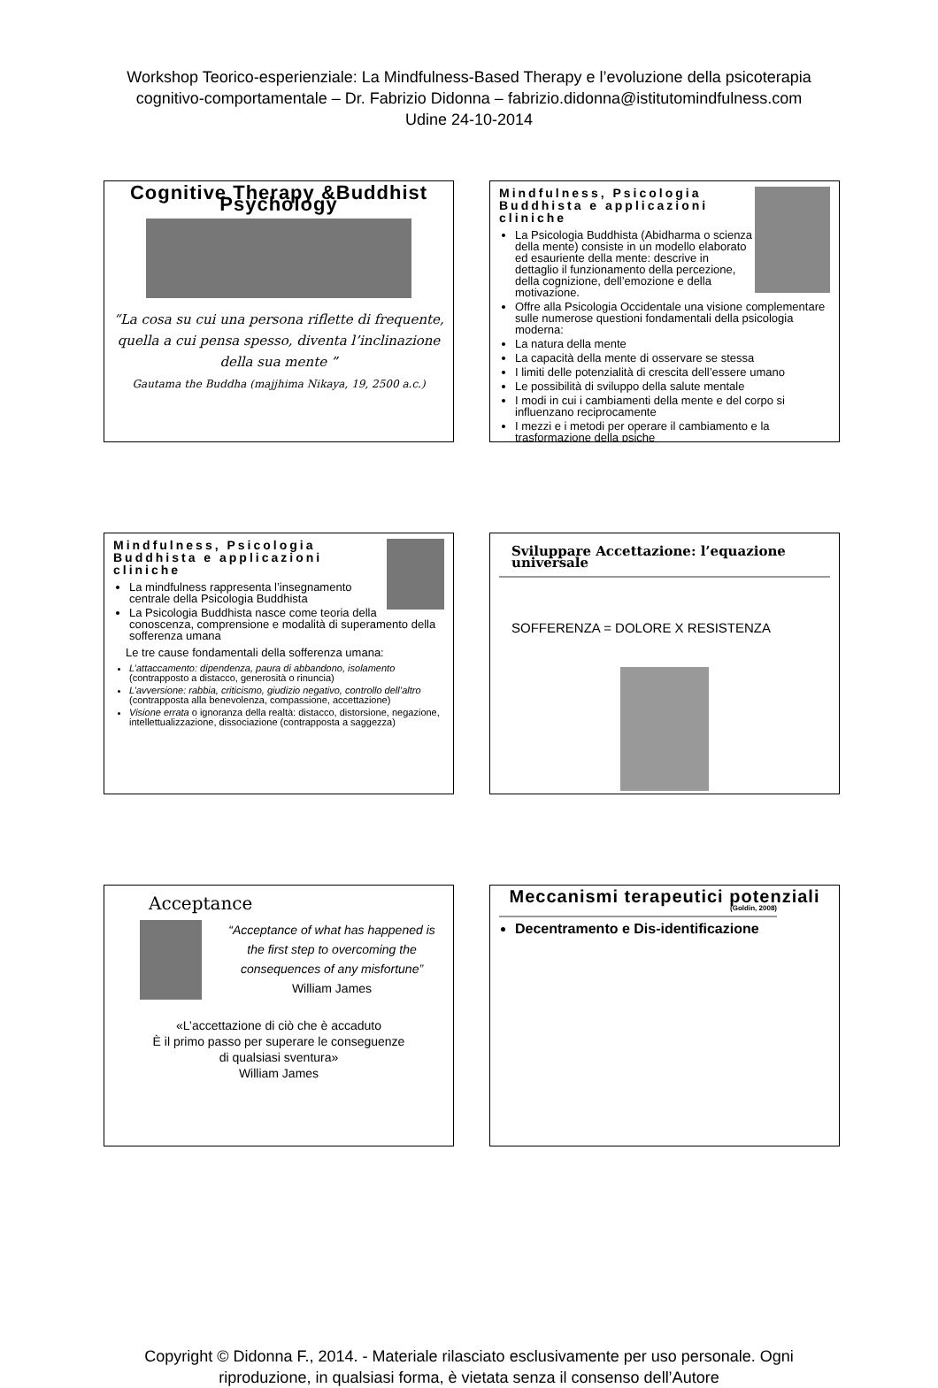Workshop Teorico-esperienziale: La Mindfulness-Based Therapy e l’evoluzione della psicoterapia
cognitivo-comportamentale – Dr. Fabrizio Didonna – fabrizio.didonna@istitutomindfulness.com
Udine 24-10-2014
Cognitive Therapy &Buddhist Psychology
“La cosa su cui una persona riflette di frequente, quella a cui pensa spesso, diventa l’inclinazione della sua mente ”
Gautama the Buddha (majjhima Nikaya, 19, 2500 a.c.)
Mindfulness, Psicologia Buddhista e applicazioni cliniche
La Psicologia Buddhista (Abidharma o scienza della mente) consiste in un modello elaborato ed esauriente della mente: descrive in dettaglio il funzionamento della percezione, della cognizione, dell’emozione e della motivazione.
Offre alla Psicologia Occidentale una visione complementare sulle numerose questioni fondamentali della psicologia moderna:
La natura della mente
La capacità della mente di osservare se stessa
I limiti delle potenzialità di crescita dell’essere umano
Le possibilità di sviluppo della salute mentale
I modi in cui i cambiamenti della mente e del corpo si influenzano reciprocamente
I mezzi e i metodi per operare il cambiamento e la trasformazione della psiche
Mindfulness, Psicologia Buddhista e applicazioni cliniche
La mindfulness rappresenta l’insegnamento centrale della Psicologia Buddhista
La Psicologia Buddhista nasce come teoria della conoscenza, comprensione e modalità di superamento della sofferenza umana
Le tre cause fondamentali della sofferenza umana:
L’attaccamento: dipendenza, paura di abbandono, isolamento (contrapposto a distacco, generosità o rinuncia)
L’avversione: rabbia, criticismo, giudizio negativo, controllo dell’altro (contrapposta alla benevolenza, compassione, accettazione)
Visione errata o ignoranza della realtà: distacco, distorsione, negazione, intellettualizzazione, dissociazione (contrapposta a saggezza)
Sviluppare Accettazione: l’equazione universale
SOFFERENZA = DOLORE X RESISTENZA
Acceptance
“Acceptance of what has happened is the first step to overcoming the consequences of any misfortune”
William James
«L’accettazione di ciò che è accaduto
È il primo passo per superare le conseguenze
di qualsiasi sventura»
William James
Meccanismi terapeutici potenziali
(Goldin, 2008)
Decentramento e Dis-identificazione
Copyright © Didonna F., 2014. - Materiale rilasciato esclusivamente per uso personale. Ogni
riproduzione, in qualsiasi forma, è vietata senza il consenso dell’Autore